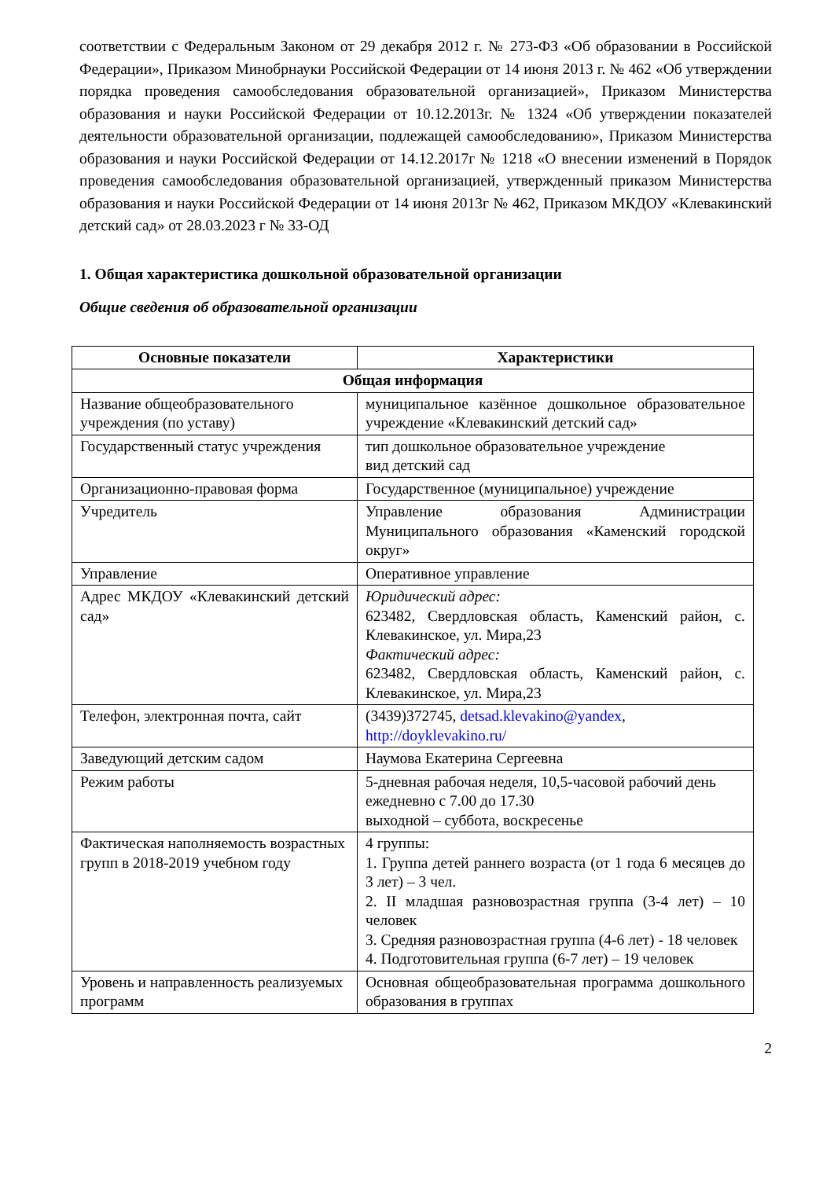соответствии с Федеральным Законом от 29 декабря 2012 г. № 273-ФЗ «Об образовании в Российской Федерации», Приказом Минобрнауки Российской Федерации от 14 июня 2013 г. № 462 «Об утверждении порядка проведения самообследования образовательной организацией», Приказом Министерства образования и науки Российской Федерации от 10.12.2013г. № 1324 «Об утверждении показателей деятельности образовательной организации, подлежащей самообследованию», Приказом Министерства образования и науки Российской Федерации от 14.12.2017г № 1218 «О внесении изменений в Порядок проведения самообследования образовательной организацией, утвержденный приказом Министерства образования и науки Российской Федерации от 14 июня 2013г № 462, Приказом МКДОУ «Клевакинский детский сад» от 28.03.2023 г № 33-ОД
1. Общая характеристика дошкольной образовательной организации
Общие сведения об образовательной организации
| Основные показатели | Характеристики |
| --- | --- |
| Общая информация | |
| Название общеобразовательного учреждения (по уставу) | муниципальное казённое дошкольное образовательное учреждение «Клевакинский детский сад» |
| Государственный статус учреждения | тип дошкольное образовательное учреждение вид детский сад |
| Организационно-правовая форма | Государственное (муниципальное) учреждение |
| Учредитель | Управление образования Администрации Муниципального образования «Каменский городской округ» |
| Управление | Оперативное управление |
| Адрес МКДОУ «Клевакинский детский сад» | Юридический адрес: 623482, Свердловская область, Каменский район, с. Клевакинское, ул. Мира,23 Фактический адрес: 623482, Свердловская область, Каменский район, с. Клевакинское, ул. Мира,23 |
| Телефон, электронная почта, сайт | (3439)372745, detsad.klevakino@yandex , http://doyklevakino.ru/ |
| Заведующий детским садом | Наумова Екатерина Сергеевна |
| Режим работы | 5-дневная рабочая неделя, 10,5-часовой рабочий день ежедневно с 7.00 до 17.30 выходной – суббота, воскресенье |
| Фактическая наполняемость возрастных групп в 2018-2019 учебном году | 4 группы: 1. Группа детей раннего возраста (от 1 года 6 месяцев до 3 лет) – 3 чел. 2. II младшая разновозрастная группа (3-4 лет) – 10 человек 3. Средняя разновозрастная группа (4-6 лет) - 18 человек 4. Подготовительная группа (6-7 лет) – 19 человек |
| Уровень и направленность реализуемых программ | Основная общеобразовательная программа дошкольного образования в группах |
2